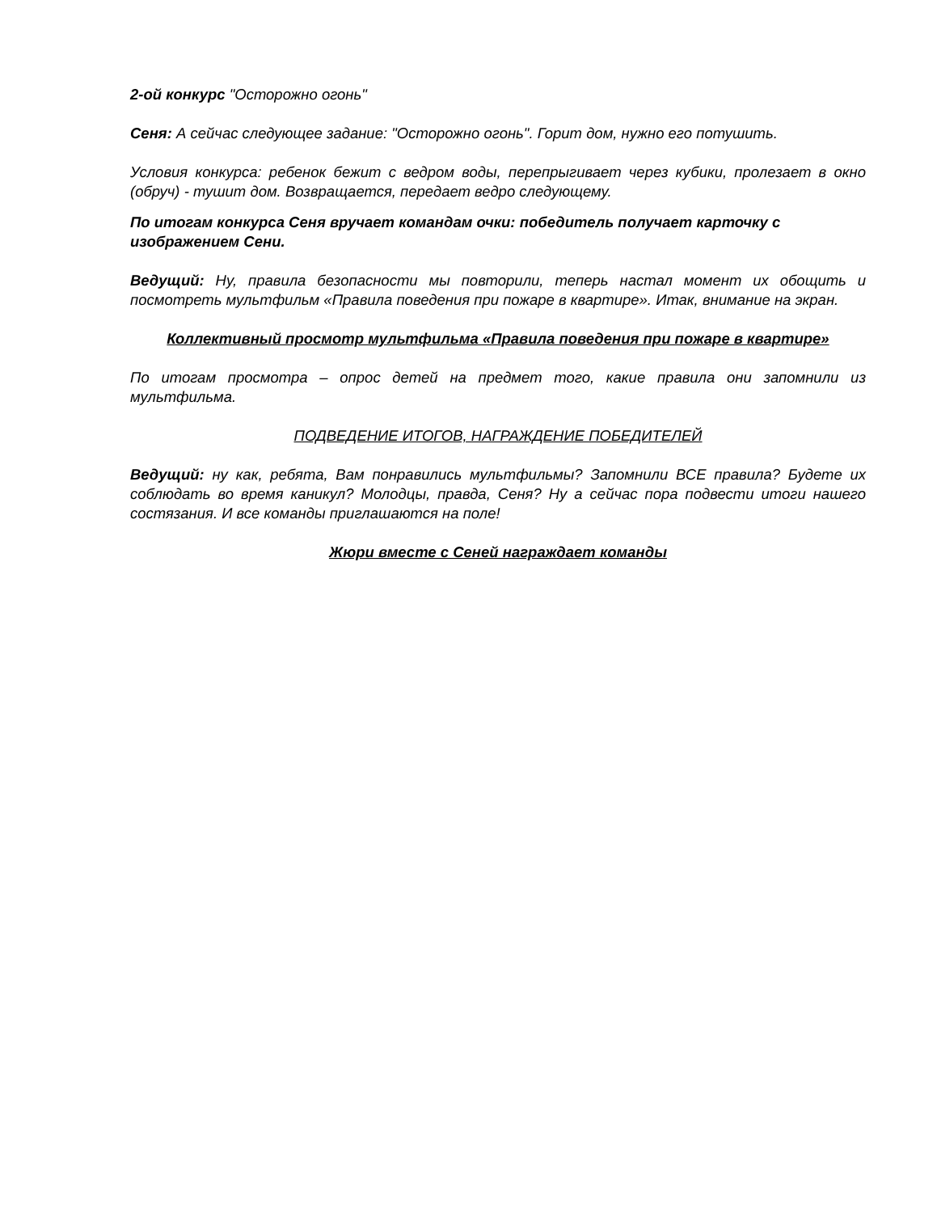2-ой конкурс "Осторожно огонь"
Сеня: А сейчас следующее задание: "Осторожно огонь". Горит дом, нужно его потушить.
Условия конкурса: ребенок бежит с ведром воды, перепрыгивает через кубики, пролезает в окно (обруч) - тушит дом. Возвращается, передает ведро следующему.
По итогам конкурса Сеня вручает командам очки: победитель получает карточку с изображением Сени.
Ведущий: Ну, правила безопасности мы повторили, теперь настал момент их обощить и посмотреть мультфильм «Правила поведения при пожаре в квартире». Итак, внимание на экран.
Коллективный просмотр мультфильма «Правила поведения при пожаре в квартире»
По итогам просмотра – опрос детей на предмет того, какие правила они запомнили из мультфильма.
ПОДВЕДЕНИЕ ИТОГОВ, НАГРАЖДЕНИЕ ПОБЕДИТЕЛЕЙ
Ведущий: ну как, ребята, Вам понравились мультфильмы? Запомнили ВСЕ правила? Будете их соблюдать во время каникул? Молодцы, правда, Сеня? Ну а сейчас пора подвести итоги нашего состязания. И все команды приглашаются на поле!
Жюри вместе с Сеней награждает команды